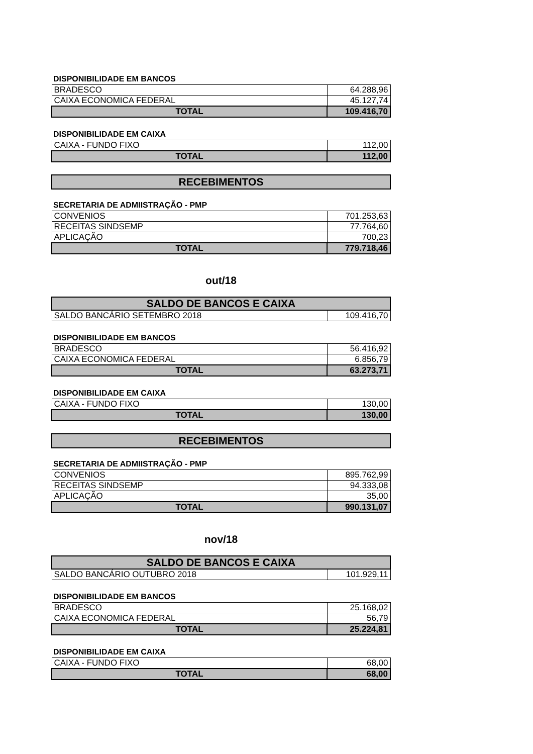DISPONIBILIDADE EM BANCOS
| BRADESCO | 64.288,96 |
| CAIXA ECONOMICA FEDERAL | 45.127,74 |
| TOTAL | 109.416,70 |
DISPONIBILIDADE EM CAIXA
| CAIXA - FUNDO FIXO | 112,00 |
| TOTAL | 112,00 |
RECEBIMENTOS
SECRETARIA DE ADMIISTRAÇÃO - PMP
| CONVENIOS | 701.253,63 |
| RECEITAS SINDSEMP | 77.764,60 |
| APLICAÇÃO | 700,23 |
| TOTAL | 779.718,46 |
out/18
| SALDO DE BANCOS E CAIXA | |
| --- | --- |
| SALDO BANCÁRIO SETEMBRO 2018 | 109.416,70 |
DISPONIBILIDADE EM BANCOS
| BRADESCO | 56.416,92 |
| CAIXA ECONOMICA FEDERAL | 6.856,79 |
| TOTAL | 63.273,71 |
DISPONIBILIDADE EM CAIXA
| CAIXA - FUNDO FIXO | 130,00 |
| TOTAL | 130,00 |
RECEBIMENTOS
SECRETARIA DE ADMIISTRAÇÃO - PMP
| CONVENIOS | 895.762,99 |
| RECEITAS SINDSEMP | 94.333,08 |
| APLICAÇÃO | 35,00 |
| TOTAL | 990.131,07 |
nov/18
| SALDO DE BANCOS E CAIXA | |
| --- | --- |
| SALDO BANCÁRIO OUTUBRO 2018 | 101.929,11 |
DISPONIBILIDADE EM BANCOS
| BRADESCO | 25.168,02 |
| CAIXA ECONOMICA FEDERAL | 56,79 |
| TOTAL | 25.224,81 |
DISPONIBILIDADE EM CAIXA
| CAIXA - FUNDO FIXO | 68,00 |
| TOTAL | 68,00 |